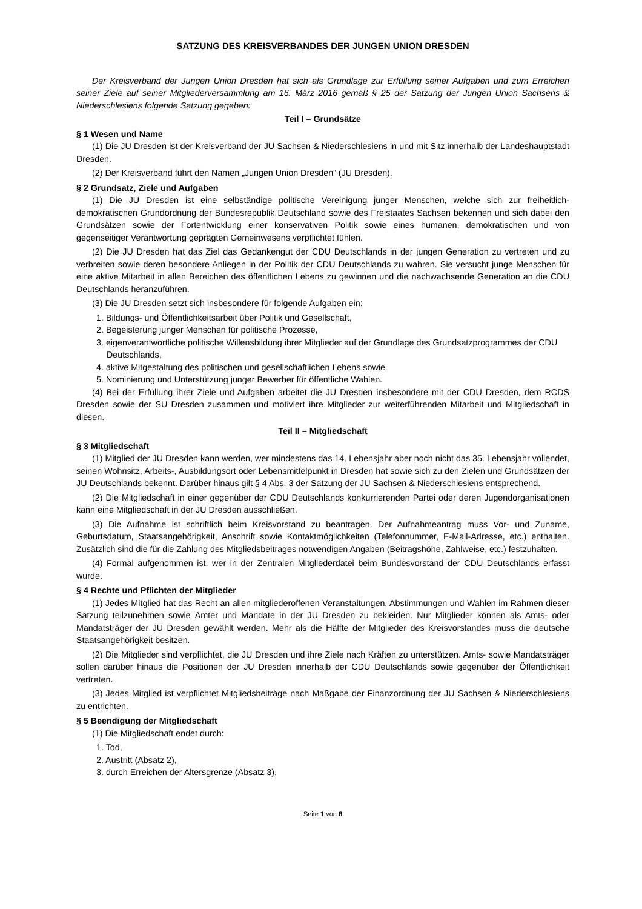SATZUNG DES KREISVERBANDES DER JUNGEN UNION DRESDEN
Der Kreisverband der Jungen Union Dresden hat sich als Grundlage zur Erfüllung seiner Aufgaben und zum Erreichen seiner Ziele auf seiner Mitgliederversammlung am 16. März 2016 gemäß § 25 der Satzung der Jungen Union Sachsens & Niederschlesiens folgende Satzung gegeben:
Teil I – Grundsätze
§ 1 Wesen und Name
(1) Die JU Dresden ist der Kreisverband der JU Sachsen & Niederschlesiens in und mit Sitz innerhalb der Landeshauptstadt Dresden.
(2) Der Kreisverband führt den Namen „Jungen Union Dresden“ (JU Dresden).
§ 2 Grundsatz, Ziele und Aufgaben
(1) Die JU Dresden ist eine selbständige politische Vereinigung junger Menschen, welche sich zur freiheitlich-demokratischen Grundordnung der Bundesrepublik Deutschland sowie des Freistaates Sachsen bekennen und sich dabei den Grundsätzen sowie der Fortentwicklung einer konservativen Politik sowie eines humanen, demokratischen und von gegenseitiger Verantwortung geprägten Gemeinwesens verpflichtet fühlen.
(2) Die JU Dresden hat das Ziel das Gedankengut der CDU Deutschlands in der jungen Generation zu vertreten und zu verbreiten sowie deren besondere Anliegen in der Politik der CDU Deutschlands zu wahren. Sie versucht junge Menschen für eine aktive Mitarbeit in allen Bereichen des öffentlichen Lebens zu gewinnen und die nachwachsende Generation an die CDU Deutschlands heranzuführen.
(3) Die JU Dresden setzt sich insbesondere für folgende Aufgaben ein:
1. Bildungs- und Öffentlichkeitsarbeit über Politik und Gesellschaft,
2. Begeisterung junger Menschen für politische Prozesse,
3. eigenverantwortliche politische Willensbildung ihrer Mitglieder auf der Grundlage des Grundsatzprogrammes der CDU Deutschlands,
4. aktive Mitgestaltung des politischen und gesellschaftlichen Lebens sowie
5. Nominierung und Unterstützung junger Bewerber für öffentliche Wahlen.
(4) Bei der Erfüllung ihrer Ziele und Aufgaben arbeitet die JU Dresden insbesondere mit der CDU Dresden, dem RCDS Dresden sowie der SU Dresden zusammen und motiviert ihre Mitglieder zur weiterführenden Mitarbeit und Mitgliedschaft in diesen.
Teil II – Mitgliedschaft
§ 3 Mitgliedschaft
(1) Mitglied der JU Dresden kann werden, wer mindestens das 14. Lebensjahr aber noch nicht das 35. Lebensjahr vollendet, seinen Wohnsitz, Arbeits-, Ausbildungsort oder Lebensmittelpunkt in Dresden hat sowie sich zu den Zielen und Grundsätzen der JU Deutschlands bekennt. Darüber hinaus gilt § 4 Abs. 3 der Satzung der JU Sachsen & Niederschlesiens entsprechend.
(2) Die Mitgliedschaft in einer gegenüber der CDU Deutschlands konkurrierenden Partei oder deren Jugendorganisationen kann eine Mitgliedschaft in der JU Dresden ausschließen.
(3) Die Aufnahme ist schriftlich beim Kreisvorstand zu beantragen. Der Aufnahmeantrag muss Vor- und Zuname, Geburtsdatum, Staatsangehörigkeit, Anschrift sowie Kontaktmöglichkeiten (Telefonnummer, E-Mail-Adresse, etc.) enthalten. Zusätzlich sind die für die Zahlung des Mitgliedsbeitrages notwendigen Angaben (Beitragshöhe, Zahlweise, etc.) festzuhalten.
(4) Formal aufgenommen ist, wer in der Zentralen Mitgliederdatei beim Bundesvorstand der CDU Deutschlands erfasst wurde.
§ 4 Rechte und Pflichten der Mitglieder
(1) Jedes Mitglied hat das Recht an allen mitgliederoffenen Veranstaltungen, Abstimmungen und Wahlen im Rahmen dieser Satzung teilzunehmen sowie Ämter und Mandate in der JU Dresden zu bekleiden. Nur Mitglieder können als Amts- oder Mandatsträger der JU Dresden gewählt werden. Mehr als die Hälfte der Mitglieder des Kreisvorstandes muss die deutsche Staatsangehörigkeit besitzen.
(2) Die Mitglieder sind verpflichtet, die JU Dresden und ihre Ziele nach Kräften zu unterstützen. Amts- sowie Mandatsträger sollen darüber hinaus die Positionen der JU Dresden innerhalb der CDU Deutschlands sowie gegenüber der Öffentlichkeit vertreten.
(3) Jedes Mitglied ist verpflichtet Mitgliedsbeiträge nach Maßgabe der Finanzordnung der JU Sachsen & Niederschlesiens zu entrichten.
§ 5 Beendigung der Mitgliedschaft
(1) Die Mitgliedschaft endet durch:
1. Tod,
2. Austritt (Absatz 2),
3. durch Erreichen der Altersgrenze (Absatz 3),
Seite 1 von 8